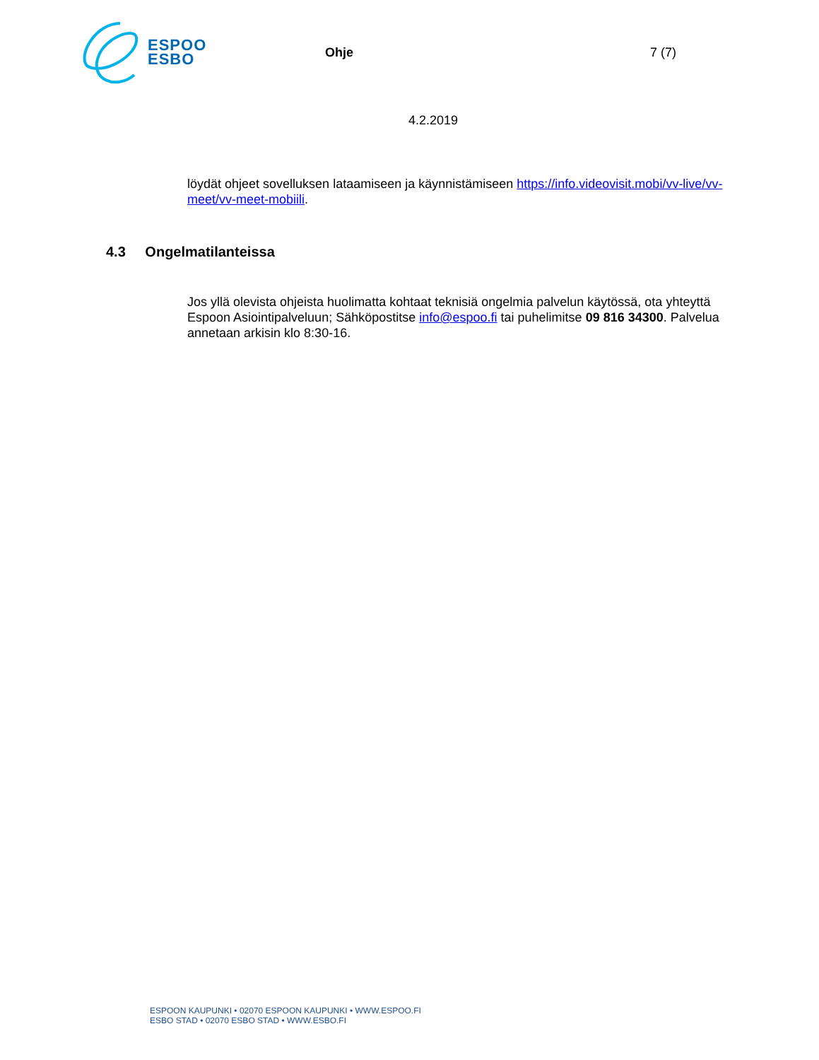ESPOO
ESBO
Ohje 7 (7)
4.2.2019
löydät ohjeet sovelluksen lataamiseen ja käynnistämiseen https://info.videovisit.mobi/vv-live/vv-meet/vv-meet-mobiili.
4.3 Ongelmatilanteissa
Jos yllä olevista ohjeista huolimatta kohtaat teknisiä ongelmia palvelun käytössä, ota yhteyttä Espoon Asiointipalveluun; Sähköpostitse info@espoo.fi tai puhelimitse 09 816 34300. Palvelua annetaan arkisin klo 8:30-16.
ESPOON KAUPUNKI • 02070 ESPOON KAUPUNKI • WWW.ESPOO.FI
ESBO STAD • 02070 ESBO STAD • WWW.ESBO.FI